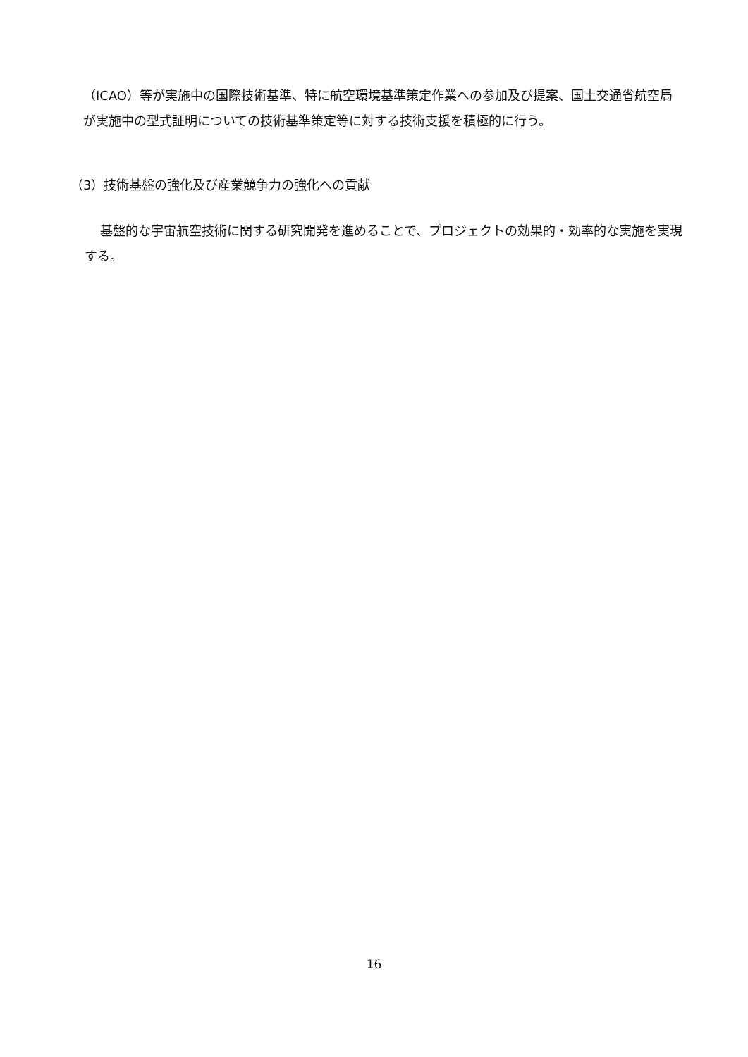（ICAO）等が実施中の国際技術基準、特に航空環境基準策定作業への参加及び提案、国土交通省航空局が実施中の型式証明についての技術基準策定等に対する技術支援を積極的に行う。
（3）技術基盤の強化及び産業競争力の強化への貢献
基盤的な宇宙航空技術に関する研究開発を進めることで、プロジェクトの効果的・効率的な実施を実現する。
16